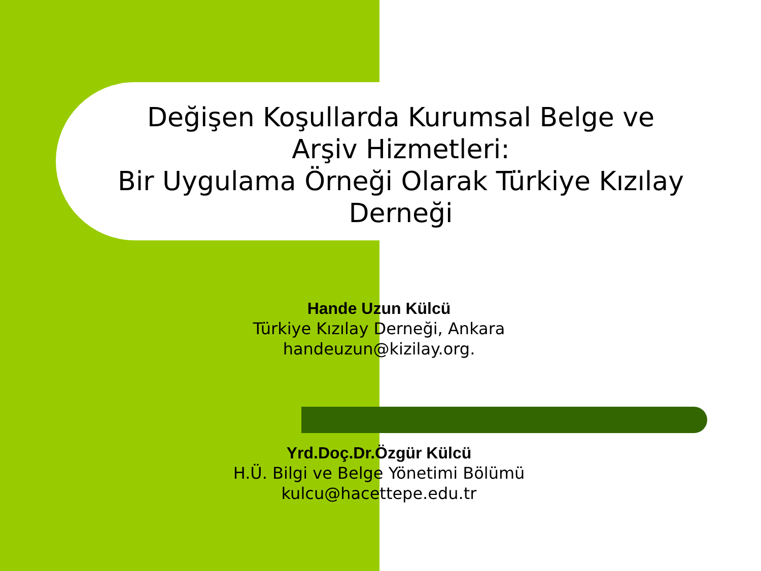Değişen Koşullarda Kurumsal Belge ve Arşiv Hizmetleri:
Bir Uygulama Örneği Olarak Türkiye Kızılay Derneği
Hande Uzun Külcü
Türkiye Kızılay Derneği, Ankara
handeuzun@kizilay.org.
Yrd.Doç.Dr.Özgür Külcü
H.Ü. Bilgi ve Belge Yönetimi Bölümü
kulcu@hacettepe.edu.tr